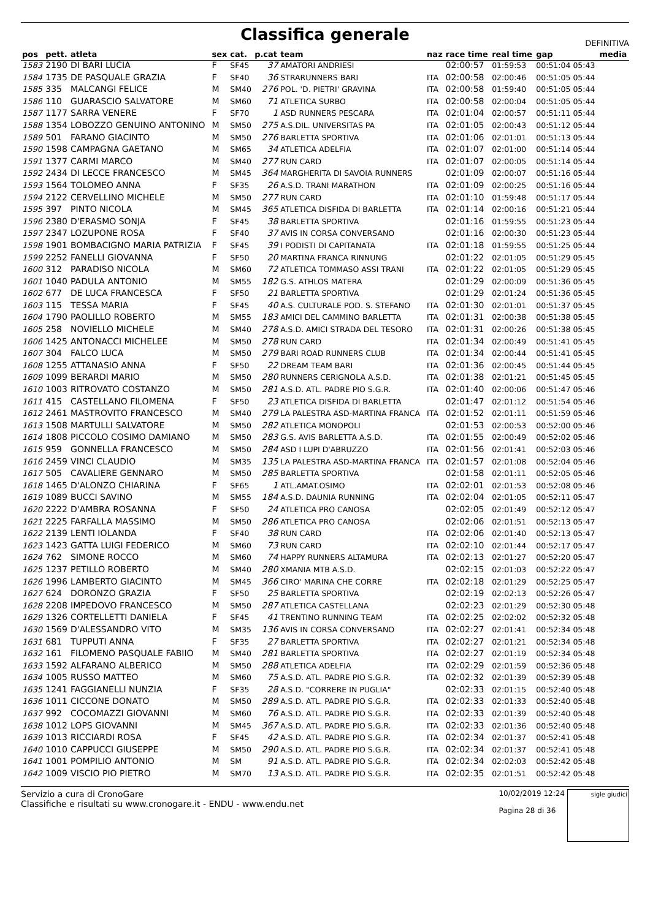Classifica generale
DEFINITIVA
| pos | pett. | atleta | sex | cat. | p.cat | team | naz | race time | real time | gap | media |
| --- | --- | --- | --- | --- | --- | --- | --- | --- | --- | --- | --- |
| 1583 | 2190 | DI BARI LUCIA | F | SF45 | 37 | AMATORI ANDRIESI | | 02:00:57 | 01:59:53 | 00:51:04 05:43 | |
| 1584 | 1735 | DE PASQUALE GRAZIA | F | SF40 | 36 | STRARUNNERS BARI | ITA | 02:00:58 | 02:00:46 | 00:51:05 05:44 | |
| 1585 | 335 | MALCANGI FELICE | M | SM40 | 276 | POL. 'D. PIETRI' GRAVINA | ITA | 02:00:58 | 01:59:40 | 00:51:05 05:44 | |
| 1586 | 110 | GUARASCIO SALVATORE | M | SM60 | 71 | ATLETICA SURBO | ITA | 02:00:58 | 02:00:04 | 00:51:05 05:44 | |
| 1587 | 1177 | SARRA VENERE | F | SF70 | 1 | ASD RUNNERS PESCARA | ITA | 02:01:04 | 02:00:57 | 00:51:11 05:44 | |
| 1588 | 1354 | LOBOZZO GENUINO ANTONINO | M | SM50 | 275 | A.S.DIL. UNIVERSITAS PA | ITA | 02:01:05 | 02:00:43 | 00:51:12 05:44 | |
| 1589 | 501 | FARANO GIACINTO | M | SM50 | 276 | BARLETTA SPORTIVA | ITA | 02:01:06 | 02:01:01 | 00:51:13 05:44 | |
| 1590 | 1598 | CAMPAGNA GAETANO | M | SM65 | 34 | ATLETICA ADELFIA | ITA | 02:01:07 | 02:01:00 | 00:51:14 05:44 | |
| 1591 | 1377 | CARMI MARCO | M | SM40 | 277 | RUN CARD | ITA | 02:01:07 | 02:00:05 | 00:51:14 05:44 | |
| 1592 | 2434 | DI LECCE FRANCESCO | M | SM45 | 364 | MARGHERITA DI SAVOIA RUNNERS | | 02:01:09 | 02:00:07 | 00:51:16 05:44 | |
| 1593 | 1564 | TOLOMEO ANNA | F | SF35 | 26 | A.S.D. TRANI MARATHON | ITA | 02:01:09 | 02:00:25 | 00:51:16 05:44 | |
| 1594 | 2122 | CERVELLINO MICHELE | M | SM50 | 277 | RUN CARD | ITA | 02:01:10 | 01:59:48 | 00:51:17 05:44 | |
| 1595 | 397 | PINTO NICOLA | M | SM45 | 365 | ATLETICA DISFIDA DI BARLETTA | ITA | 02:01:14 | 02:00:16 | 00:51:21 05:44 | |
| 1596 | 2380 | D'ERASMO SONJA | F | SF45 | 38 | BARLETTA SPORTIVA | | 02:01:16 | 01:59:55 | 00:51:23 05:44 | |
| 1597 | 2347 | LOZUPONE ROSA | F | SF40 | 37 | AVIS IN CORSA CONVERSANO | | 02:01:16 | 02:00:30 | 00:51:23 05:44 | |
| 1598 | 1901 | BOMBACIGNO MARIA PATRIZIA | F | SF45 | 39 | I PODISTI DI CAPITANATA | ITA | 02:01:18 | 01:59:55 | 00:51:25 05:44 | |
| 1599 | 2252 | FANELLI GIOVANNA | F | SF50 | 20 | MARTINA FRANCA RINNUNG | | 02:01:22 | 02:01:05 | 00:51:29 05:45 | |
| 1600 | 312 | PARADISO NICOLA | M | SM60 | 72 | ATLETICA TOMMASO ASSI TRANI | ITA | 02:01:22 | 02:01:05 | 00:51:29 05:45 | |
| 1601 | 1040 | PADULA ANTONIO | M | SM55 | 182 | G.S. ATHLOS MATERA | | 02:01:29 | 02:00:09 | 00:51:36 05:45 | |
| 1602 | 677 | DE LUCA FRANCESCA | F | SF50 | 21 | BARLETTA SPORTIVA | | 02:01:29 | 02:01:24 | 00:51:36 05:45 | |
| 1603 | 115 | TESSA MARIA | F | SF45 | 40 | A.S. CULTURALE POD. S. STEFANO | ITA | 02:01:30 | 02:01:01 | 00:51:37 05:45 | |
| 1604 | 1790 | PAOLILLO ROBERTO | M | SM55 | 183 | AMICI DEL CAMMINO BARLETTA | ITA | 02:01:31 | 02:00:38 | 00:51:38 05:45 | |
| 1605 | 258 | NOVIELLO MICHELE | M | SM40 | 278 | A.S.D. AMICI STRADA DEL TESORO | ITA | 02:01:31 | 02:00:26 | 00:51:38 05:45 | |
| 1606 | 1425 | ANTONACCI MICHELEE | M | SM50 | 278 | RUN CARD | ITA | 02:01:34 | 02:00:49 | 00:51:41 05:45 | |
| 1607 | 304 | FALCO LUCA | M | SM50 | 279 | BARI ROAD RUNNERS CLUB | ITA | 02:01:34 | 02:00:44 | 00:51:41 05:45 | |
| 1608 | 1255 | ATTANASIO ANNA | F | SF50 | 22 | DREAM TEAM BARI | ITA | 02:01:36 | 02:00:45 | 00:51:44 05:45 | |
| 1609 | 1099 | BERARDI MARIO | M | SM50 | 280 | RUNNERS CERIGNOLA A.S.D. | ITA | 02:01:38 | 02:01:21 | 00:51:45 05:45 | |
| 1610 | 1003 | RITROVATO COSTANZO | M | SM50 | 281 | A.S.D. ATL. PADRE PIO S.G.R. | ITA | 02:01:40 | 02:00:06 | 00:51:47 05:46 | |
| 1611 | 415 | CASTELLANO FILOMENA | F | SF50 | 23 | ATLETICA DISFIDA DI BARLETTA | | 02:01:47 | 02:01:12 | 00:51:54 05:46 | |
| 1612 | 2461 | MASTROVITO FRANCESCO | M | SM40 | 279 | LA PALESTRA ASD-MARTINA FRANCA | ITA | 02:01:52 | 02:01:11 | 00:51:59 05:46 | |
| 1613 | 1508 | MARTULLI SALVATORE | M | SM50 | 282 | ATLETICA MONOPOLI | | 02:01:53 | 02:00:53 | 00:52:00 05:46 | |
| 1614 | 1808 | PICCOLO COSIMO DAMIANO | M | SM50 | 283 | G.S. AVIS BARLETTA A.S.D. | ITA | 02:01:55 | 02:00:49 | 00:52:02 05:46 | |
| 1615 | 959 | GONNELLA FRANCESCO | M | SM50 | 284 | ASD I LUPI D'ABRUZZO | ITA | 02:01:56 | 02:01:41 | 00:52:03 05:46 | |
| 1616 | 2459 | VINCI CLAUDIO | M | SM35 | 135 | LA PALESTRA ASD-MARTINA FRANCA | ITA | 02:01:57 | 02:01:08 | 00:52:04 05:46 | |
| 1617 | 505 | CAVALIERE GENNARO | M | SM50 | 285 | BARLETTA SPORTIVA | | 02:01:58 | 02:01:11 | 00:52:05 05:46 | |
| 1618 | 1465 | D'ALONZO CHIARINA | F | SF65 | 1 | ATL.AMAT.OSIMO | ITA | 02:02:01 | 02:01:53 | 00:52:08 05:46 | |
| 1619 | 1089 | BUCCI SAVINO | M | SM55 | 184 | A.S.D. DAUNIA RUNNING | ITA | 02:02:04 | 02:01:05 | 00:52:11 05:47 | |
| 1620 | 2222 | D'AMBRA ROSANNA | F | SF50 | 24 | ATLETICA PRO CANOSA | | 02:02:05 | 02:01:49 | 00:52:12 05:47 | |
| 1621 | 2225 | FARFALLA MASSIMO | M | SM50 | 286 | ATLETICA PRO CANOSA | | 02:02:06 | 02:01:51 | 00:52:13 05:47 | |
| 1622 | 2139 | LENTI IOLANDA | F | SF40 | 38 | RUN CARD | ITA | 02:02:06 | 02:01:40 | 00:52:13 05:47 | |
| 1623 | 1423 | GATTA LUIGI FEDERICO | M | SM60 | 73 | RUN CARD | ITA | 02:02:10 | 02:01:44 | 00:52:17 05:47 | |
| 1624 | 762 | SIMONE ROCCO | M | SM60 | 74 | HAPPY RUNNERS ALTAMURA | ITA | 02:02:13 | 02:01:27 | 00:52:20 05:47 | |
| 1625 | 1237 | PETILLO ROBERTO | M | SM40 | 280 | XMANIA MTB A.S.D. | | 02:02:15 | 02:01:03 | 00:52:22 05:47 | |
| 1626 | 1996 | LAMBERTO GIACINTO | M | SM45 | 366 | CIRO' MARINA CHE CORRE | ITA | 02:02:18 | 02:01:29 | 00:52:25 05:47 | |
| 1627 | 624 | DORONZO GRAZIA | F | SF50 | 25 | BARLETTA SPORTIVA | | 02:02:19 | 02:02:13 | 00:52:26 05:47 | |
| 1628 | 2208 | IMPEDOVO FRANCESCO | M | SM50 | 287 | ATLETICA CASTELLANA | | 02:02:23 | 02:01:29 | 00:52:30 05:48 | |
| 1629 | 1326 | CORTELLETTI DANIELA | F | SF45 | 41 | TRENTINO RUNNING TEAM | ITA | 02:02:25 | 02:02:02 | 00:52:32 05:48 | |
| 1630 | 1569 | D'ALESSANDRO VITO | M | SM35 | 136 | AVIS IN CORSA CONVERSANO | ITA | 02:02:27 | 02:01:41 | 00:52:34 05:48 | |
| 1631 | 681 | TUPPUTI ANNA | F | SF35 | 27 | BARLETTA SPORTIVA | ITA | 02:02:27 | 02:01:21 | 00:52:34 05:48 | |
| 1632 | 161 | FILOMENO PASQUALE FABIIO | M | SM40 | 281 | BARLETTA SPORTIVA | ITA | 02:02:27 | 02:01:19 | 00:52:34 05:48 | |
| 1633 | 1592 | ALFARANO ALBERICO | M | SM50 | 288 | ATLETICA ADELFIA | ITA | 02:02:29 | 02:01:59 | 00:52:36 05:48 | |
| 1634 | 1005 | RUSSO MATTEO | M | SM60 | 75 | A.S.D. ATL. PADRE PIO S.G.R. | ITA | 02:02:32 | 02:01:39 | 00:52:39 05:48 | |
| 1635 | 1241 | FAGGIANELLI NUNZIA | F | SF35 | 28 | A.S.D. "CORRERE IN PUGLIA" | | 02:02:33 | 02:01:15 | 00:52:40 05:48 | |
| 1636 | 1011 | CICCONE DONATO | M | SM50 | 289 | A.S.D. ATL. PADRE PIO S.G.R. | ITA | 02:02:33 | 02:01:33 | 00:52:40 05:48 | |
| 1637 | 992 | COCOMAZZI GIOVANNI | M | SM60 | 76 | A.S.D. ATL. PADRE PIO S.G.R. | ITA | 02:02:33 | 02:01:39 | 00:52:40 05:48 | |
| 1638 | 1012 | LOPS GIOVANNI | M | SM45 | 367 | A.S.D. ATL. PADRE PIO S.G.R. | ITA | 02:02:33 | 02:01:36 | 00:52:40 05:48 | |
| 1639 | 1013 | RICCIARDI ROSA | F | SF45 | 42 | A.S.D. ATL. PADRE PIO S.G.R. | ITA | 02:02:34 | 02:01:37 | 00:52:41 05:48 | |
| 1640 | 1010 | CAPPUCCI GIUSEPPE | M | SM50 | 290 | A.S.D. ATL. PADRE PIO S.G.R. | ITA | 02:02:34 | 02:01:37 | 00:52:41 05:48 | |
| 1641 | 1001 | POMPILIO ANTONIO | M | SM | 91 | A.S.D. ATL. PADRE PIO S.G.R. | ITA | 02:02:34 | 02:02:03 | 00:52:42 05:48 | |
| 1642 | 1009 | VISCIO PIO PIETRO | M | SM70 | 13 | A.S.D. ATL. PADRE PIO S.G.R. | ITA | 02:02:35 | 02:01:51 | 00:52:42 05:48 | |
Servizio a cura di CronoGare
Classifiche e risultati su www.cronogare.it - ENDU - www.endu.net
10/02/2019 12:24
Pagina 28 di 36
sigle giudici